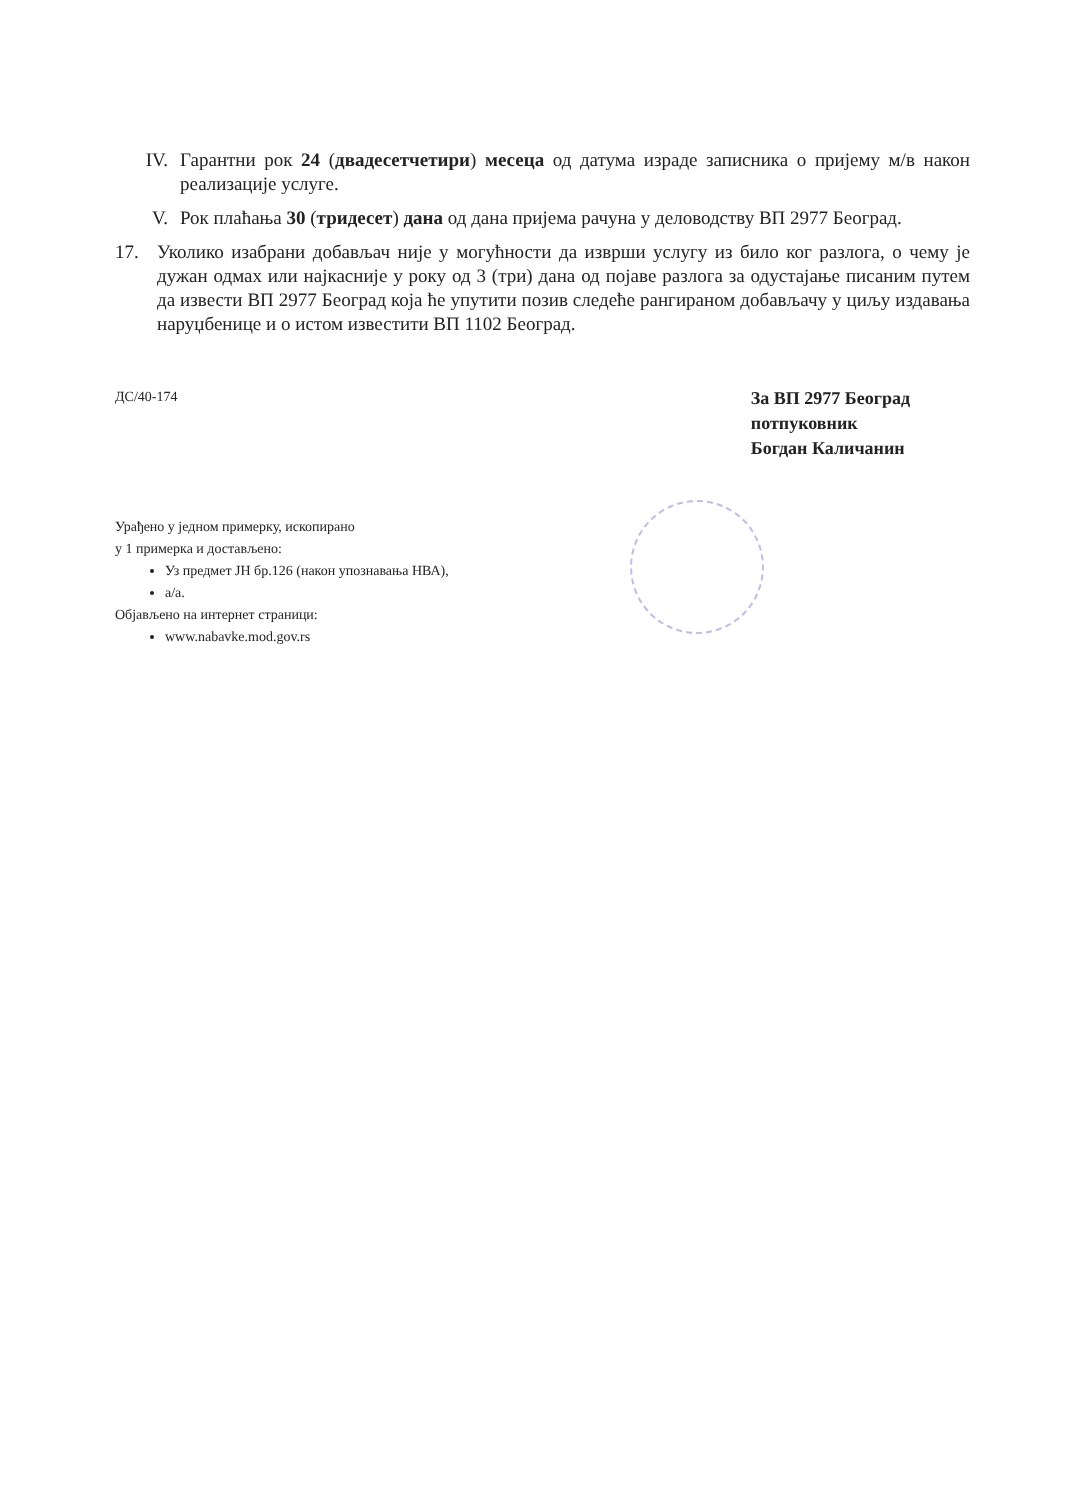IV. Гарантни рок 24 (двадесетчетири) месеца од датума израде записника о пријему м/в након реализације услуге.
V. Рок плаћања 30 (тридесет) дана од дана пријема рачуна у деловодству ВП 2977 Београд.
17. Уколико изабрани добављач није у могућности да изврши услугу из било ког разлога, о чему је дужан одмах или најкасније у року од 3 (три) дана од појаве разлога за одустајање писаним путем да извести ВП 2977 Београд која ће упутити позив следеће рангираном добављачу у циљу издавања наруџбенице и о истом известити ВП 1102 Београд.
ДС/40-174
За ВП 2977 Београд
потпуковник
Богдан Каличанин
Урађено у једном примерку, ископирано
у 1 примерка и достављено:
Уз предмет ЈН бр.126 (након упознавања НВА),
а/а.
Објављено на интернет страници:
www.nabavke.mod.gov.rs